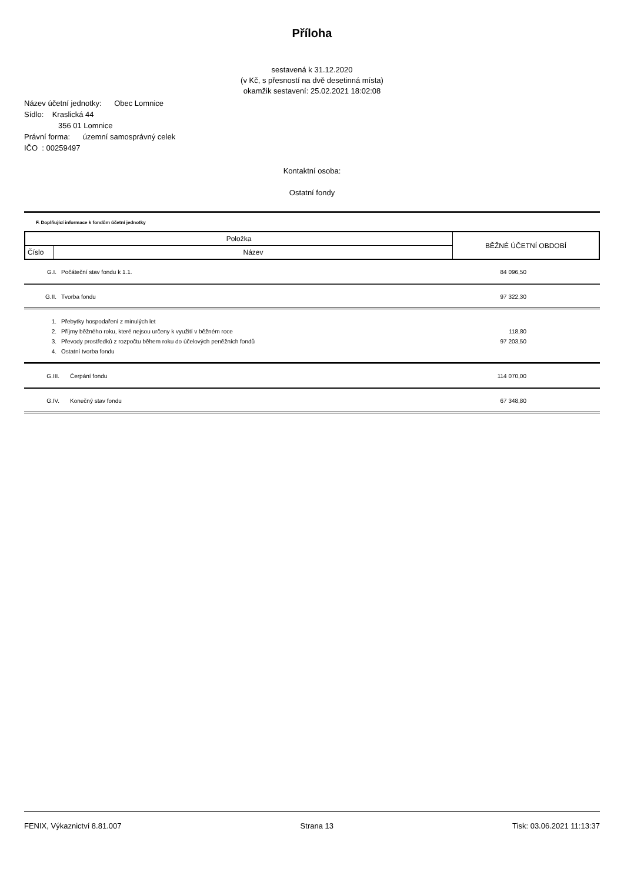Příloha
sestavená k 31.12.2020
(v Kč, s přesností na dvě desetinná místa)
okamžik sestavení: 25.02.2021 18:02:08
Název účetní jednotky: Obec Lomnice
Sídlo: Kraslická 44
356 01 Lomnice
Právní forma: územní samosprávný celek
IČO : 00259497
Kontaktní osoba:
Ostatní fondy
F. Doplňující informace k fondům účetní jednotky
| Položka | | BĚŽNÉ ÚČETNÍ OBDOBÍ |
| --- | --- | --- |
| Číslo | Název | |
| G.I. | Počáteční stav fondu k 1.1. | 84 096,50 |
| G.II. | Tvorba fondu | 97 322,30 |
| 1. | Přebytky hospodaření z minulých let | |
| 2. | Příjmy běžného roku, které nejsou určeny k využití v běžném roce | 118,80 |
| 3. | Převody prostředků z rozpočtu během roku do účelových peněžních fondů | 97 203,50 |
| 4. | Ostatní tvorba fondu | |
| G.III. | Čerpání fondu | 114 070,00 |
| G.IV. | Konečný stav fondu | 67 348,80 |
FENIX, Výkaznictví 8.81.007 Strana 13 Tisk: 03.06.2021 11:13:37